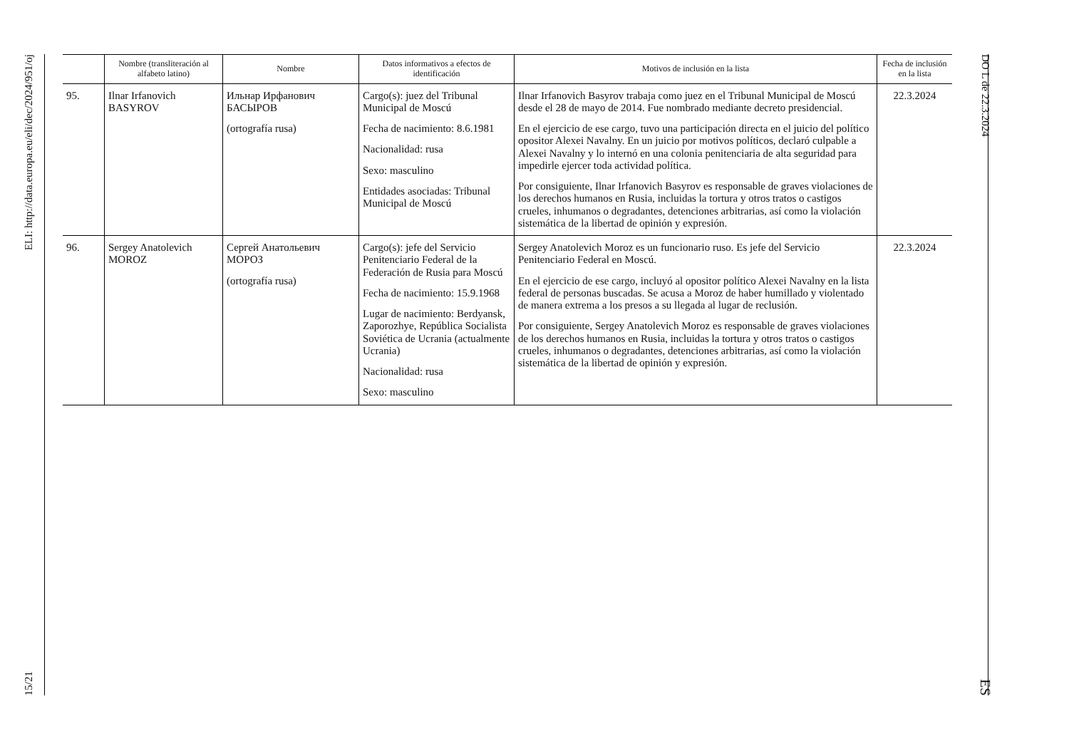ELI: http://data.europa.eu/eli/dec/2024/951/oj
15/21
DO L de 22.3.2024
ES
| | Nombre (transliteración al alfabeto latino) | Nombre | Datos informativos a efectos de identificación | Motivos de inclusión en la lista | Fecha de inclusión en la lista |
| --- | --- | --- | --- | --- | --- |
| 95. | Ilnar Irfanovich BASYROV | Ильнар Ирфанович БАСЫРОВ (ortografía rusa) | Cargo(s): juez del Tribunal Municipal de Moscú Fecha de nacimiento: 8.6.1981 Nacionalidad: rusa Sexo: masculino Entidades asociadas: Tribunal Municipal de Moscú | Ilnar Irfanovich Basyrov trabaja como juez en el Tribunal Municipal de Moscú desde el 28 de mayo de 2014. Fue nombrado mediante decreto presidencial. En el ejercicio de ese cargo, tuvo una participación directa en el juicio del político opositor Alexei Navalny. En un juicio por motivos políticos, declaró culpable a Alexei Navalny y lo internó en una colonia penitenciaria de alta seguridad para impedirle ejercer toda actividad política. Por consiguiente, Ilnar Irfanovich Basyrov es responsable de graves violaciones de los derechos humanos en Rusia, incluidas la tortura y otros tratos o castigos crueles, inhumanos o degradantes, detenciones arbitrarias, así como la violación sistemática de la libertad de opinión y expresión. | 22.3.2024 |
| 96. | Sergey Anatolevich MOROZ | Сергей Анатольевич МОРОЗ (ortografía rusa) | Cargo(s): jefe del Servicio Penitenciario Federal de la Federación de Rusia para Moscú Fecha de nacimiento: 15.9.1968 Lugar de nacimiento: Berdyansk, Zaporozhye, República Socialista Soviética de Ucrania (actualmente Ucrania) Nacionalidad: rusa Sexo: masculino | Sergey Anatolevich Moroz es un funcionario ruso. Es jefe del Servicio Penitenciario Federal en Moscú. En el ejercicio de ese cargo, incluyó al opositor político Alexei Navalny en la lista federal de personas buscadas. Se acusa a Moroz de haber humillado y violentado de manera extrema a los presos a su llegada al lugar de reclusión. Por consiguiente, Sergey Anatolevich Moroz es responsable de graves violaciones de los derechos humanos en Rusia, incluidas la tortura y otros tratos o castigos crueles, inhumanos o degradantes, detenciones arbitrarias, así como la violación sistemática de la libertad de opinión y expresión. | 22.3.2024 |